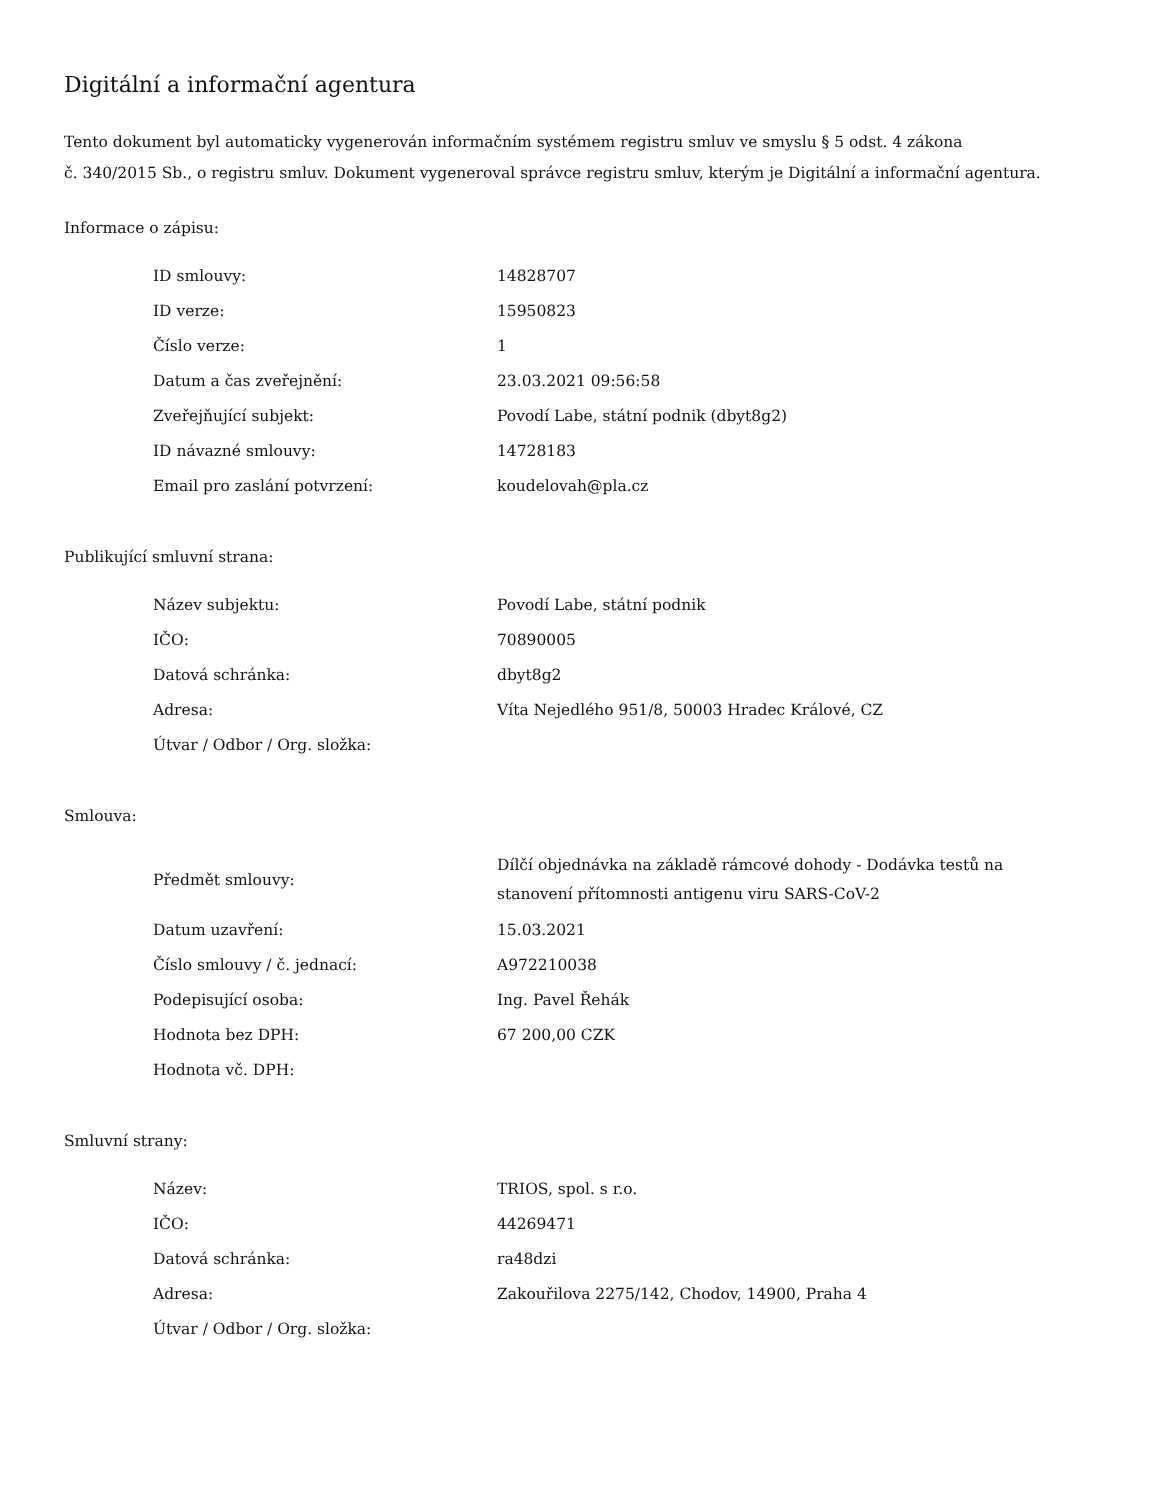Digitální a informační agentura
Tento dokument byl automaticky vygenerován informačním systémem registru smluv ve smyslu § 5 odst. 4 zákona
č. 340/2015 Sb., o registru smluv. Dokument vygeneroval správce registru smluv, kterým je Digitální a informační agentura.
Informace o zápisu:
| ID smlouvy: | 14828707 |
| ID verze: | 15950823 |
| Číslo verze: | 1 |
| Datum a čas zveřejnění: | 23.03.2021 09:56:58 |
| Zveřejňující subjekt: | Povodí Labe, státní podnik (dbyt8g2) |
| ID návazné smlouvy: | 14728183 |
| Email pro zaslání potvrzení: | koudelovah@pla.cz |
Publikující smluvní strana:
| Název subjektu: | Povodí Labe, státní podnik |
| IČO: | 70890005 |
| Datová schránka: | dbyt8g2 |
| Adresa: | Víta Nejedlého 951/8, 50003 Hradec Králové, CZ |
| Útvar / Odbor / Org. složka: | |
Smlouva:
| Předmět smlouvy: | Dílčí objednávka na základě rámcové dohody - Dodávka testů na stanovení přítomnosti antigenu viru SARS-CoV-2 |
| Datum uzavření: | 15.03.2021 |
| Číslo smlouvy / č. jednací: | A972210038 |
| Podepisující osoba: | Ing. Pavel Řehák |
| Hodnota bez DPH: | 67 200,00 CZK |
| Hodnota vč. DPH: | |
Smluvní strany:
| Název: | TRIOS, spol. s r.o. |
| IČO: | 44269471 |
| Datová schránka: | ra48dzi |
| Adresa: | Zakouřilova 2275/142, Chodov, 14900, Praha 4 |
| Útvar / Odbor / Org. složka: | |